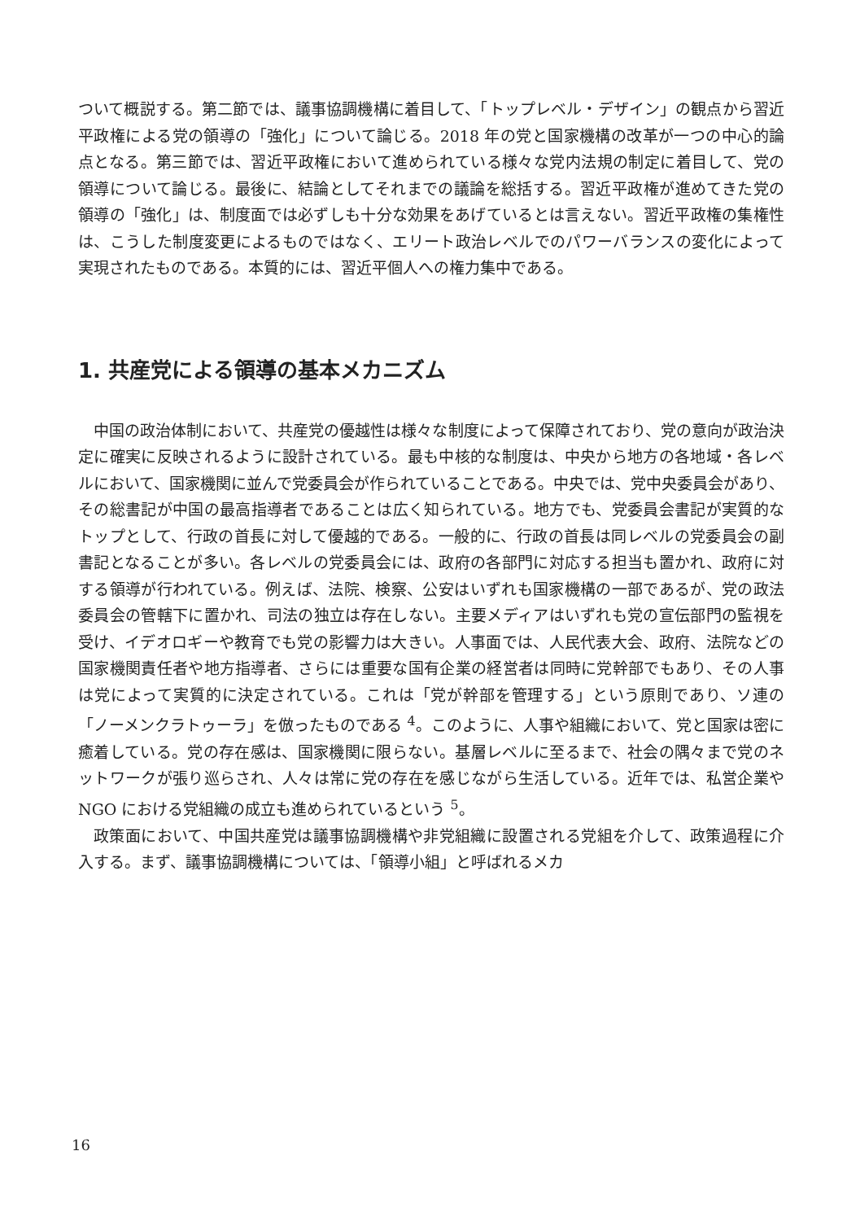ついて概説する。第二節では、議事協調機構に着目して、「トップレベル・デザイン」の観点から習近平政権による党の領導の「強化」について論じる。2018 年の党と国家機構の改革が一つの中心的論点となる。第三節では、習近平政権において進められている様々な党内法規の制定に着目して、党の領導について論じる。最後に、結論としてそれまでの議論を総括する。習近平政権が進めてきた党の領導の「強化」は、制度面では必ずしも十分な効果をあげているとは言えない。習近平政権の集権性は、こうした制度変更によるものではなく、エリート政治レベルでのパワーバランスの変化によって実現されたものである。本質的には、習近平個人への権力集中である。
1. 共産党による領導の基本メカニズム
中国の政治体制において、共産党の優越性は様々な制度によって保障されており、党の意向が政治決定に確実に反映されるように設計されている。最も中核的な制度は、中央から地方の各地域・各レベルにおいて、国家機関に並んで党委員会が作られていることである。中央では、党中央委員会があり、その総書記が中国の最高指導者であることは広く知られている。地方でも、党委員会書記が実質的なトップとして、行政の首長に対して優越的である。一般的に、行政の首長は同レベルの党委員会の副書記となることが多い。各レベルの党委員会には、政府の各部門に対応する担当も置かれ、政府に対する領導が行われている。例えば、法院、検察、公安はいずれも国家機構の一部であるが、党の政法委員会の管轄下に置かれ、司法の独立は存在しない。主要メディアはいずれも党の宣伝部門の監視を受け、イデオロギーや教育でも党の影響力は大きい。人事面では、人民代表大会、政府、法院などの国家機関責任者や地方指導者、さらには重要な国有企業の経営者は同時に党幹部でもあり、その人事は党によって実質的に決定されている。これは「党が幹部を管理する」という原則であり、ソ連の「ノーメンクラトゥーラ」を倣ったものである <sup>4</sup>。このように、人事や組織において、党と国家は密に癒着している。党の存在感は、国家機関に限らない。基層レベルに至るまで、社会の隅々まで党のネットワークが張り巡らされ、人々は常に党の存在を感じながら生活している。近年では、私営企業や NGO における党組織の成立も進められているという <sup>5</sup>。
政策面において、中国共産党は議事協調機構や非党組織に設置される党組を介して、政策過程に介入する。まず、議事協調機構については、「領導小組」と呼ばれるメカ
16